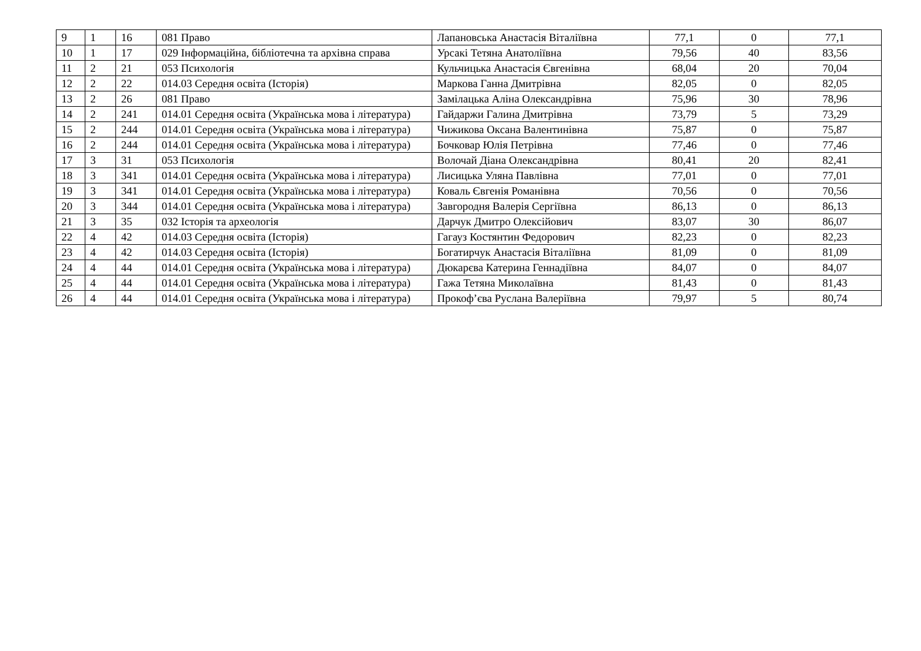| 9 | 1 | 16 | 081 Право | Лапановська Анастасія Віталіївна | 77,1 | 0 | 77,1 |
| 10 | 1 | 17 | 029 Інформаційна, бібліотечна та архівна справа | Урсакі Тетяна Анатоліївна | 79,56 | 40 | 83,56 |
| 11 | 2 | 21 | 053 Психологія | Кульчицька Анастасія Євгенівна | 68,04 | 20 | 70,04 |
| 12 | 2 | 22 | 014.03 Середня освіта (Історія) | Маркова Ганна Дмитрівна | 82,05 | 0 | 82,05 |
| 13 | 2 | 26 | 081 Право | Замілацька Аліна Олександрівна | 75,96 | 30 | 78,96 |
| 14 | 2 | 241 | 014.01 Середня освіта (Українська мова і література) | Гайдаржи Галина Дмитрівна | 73,79 | 5 | 73,29 |
| 15 | 2 | 244 | 014.01 Середня освіта (Українська мова і література) | Чижикова Оксана Валентинівна | 75,87 | 0 | 75,87 |
| 16 | 2 | 244 | 014.01 Середня освіта (Українська мова і література) | Бочковар Юлія Петрівна | 77,46 | 0 | 77,46 |
| 17 | 3 | 31 | 053 Психологія | Волочай Діана Олександрівна | 80,41 | 20 | 82,41 |
| 18 | 3 | 341 | 014.01 Середня освіта (Українська мова і література) | Лисицька Уляна Павлівна | 77,01 | 0 | 77,01 |
| 19 | 3 | 341 | 014.01 Середня освіта (Українська мова і література) | Коваль Євгенія Романівна | 70,56 | 0 | 70,56 |
| 20 | 3 | 344 | 014.01 Середня освіта (Українська мова і література) | Завгородня Валерія Сергіївна | 86,13 | 0 | 86,13 |
| 21 | 3 | 35 | 032 Історія та археологія | Дарчук Дмитро Олексійович | 83,07 | 30 | 86,07 |
| 22 | 4 | 42 | 014.03 Середня освіта (Історія) | Гагауз Костянтин Федорович | 82,23 | 0 | 82,23 |
| 23 | 4 | 42 | 014.03 Середня освіта (Історія) | Богатирчук Анастасія Віталіївна | 81,09 | 0 | 81,09 |
| 24 | 4 | 44 | 014.01 Середня освіта (Українська мова і література) | Дюкарєва Катерина Геннадіївна | 84,07 | 0 | 84,07 |
| 25 | 4 | 44 | 014.01 Середня освіта (Українська мова і література) | Гажа Тетяна Миколаївна | 81,43 | 0 | 81,43 |
| 26 | 4 | 44 | 014.01 Середня освіта (Українська мова і література) | Прокоф’єва Руслана Валеріївна | 79,97 | 5 | 80,74 |